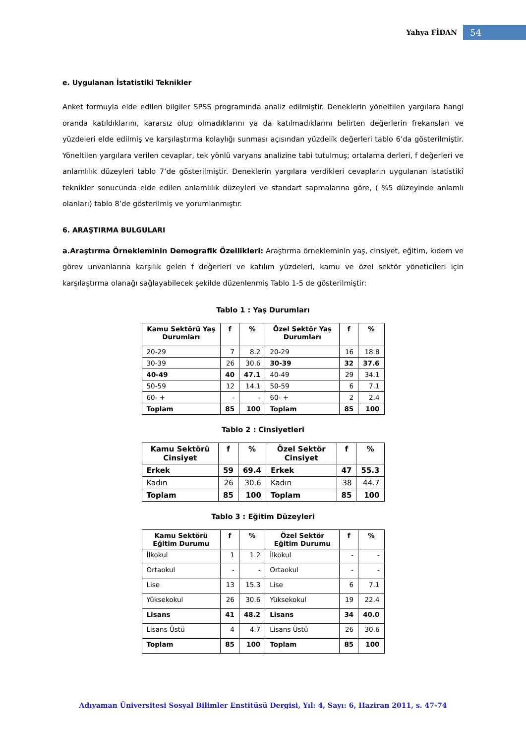Yahya FİDAN 54
e. Uygulanan İstatistiki Teknikler
Anket formuyla elde edilen bilgiler SPSS programında analiz edilmiştir. Deneklerin yöneltilen yargılara hangi oranda katıldıklarını, kararsız olup olmadıklarını ya da katılmadıklarını belirten değerlerin frekansları ve yüzdeleri elde edilmiş ve karşılaştırma kolaylığı sunması açısından yüzdelik değerleri tablo 6’da gösterilmiştir. Yöneltilen yargılara verilen cevaplar, tek yönlü varyans analizine tabi tutulmuş; ortalama derleri, f değerleri ve anlamlılık düzeyleri tablo 7’de gösterilmiştir. Deneklerin yargılara verdikleri cevapların uygulanan istatistikî teknikler sonucunda elde edilen anlamlılık düzeyleri ve standart sapmalarına göre, ( %5 düzeyinde anlamlı olanları) tablo 8’de gösterilmiş ve yorumlanmıştır.
6. ARAŞTIRMA BULGULARI
a.Araştırma Örnekleminin Demografik Özellikleri: Araştırma örnekleminin yaş, cinsiyet, eğitim, kıdem ve görev unvanlarına karşılık gelen f değerleri ve katılım yüzdeleri, kamu ve özel sektör yöneticileri için karşılaştırma olanağı sağlayabilecek şekilde düzenlenmiş Tablo 1-5 de gösterilmiştir:
Tablo 1 : Yaş Durumları
| Kamu Sektörü Yaş Durumları | f | % | Özel Sektör Yaş Durumları | f | % |
| --- | --- | --- | --- | --- | --- |
| 20-29 | 7 | 8.2 | 20-29 | 16 | 18.8 |
| 30-39 | 26 | 30.6 | 30-39 | 32 | 37.6 |
| 40-49 | 40 | 47.1 | 40-49 | 29 | 34.1 |
| 50-59 | 12 | 14.1 | 50-59 | 6 | 7.1 |
| 60- + | - | - | 60- + | 2 | 2.4 |
| Toplam | 85 | 100 | Toplam | 85 | 100 |
Tablo 2 : Cinsiyetleri
| Kamu Sektörü Cinsiyet | f | % | Özel Sektör Cinsiyet | f | % |
| --- | --- | --- | --- | --- | --- |
| Erkek | 59 | 69.4 | Erkek | 47 | 55.3 |
| Kadın | 26 | 30.6 | Kadın | 38 | 44.7 |
| Toplam | 85 | 100 | Toplam | 85 | 100 |
Tablo 3 : Eğitim Düzeyleri
| Kamu Sektörü Eğitim Durumu | f | % | Özel Sektör Eğitim Durumu | f | % |
| --- | --- | --- | --- | --- | --- |
| İlkokul | 1 | 1.2 | İlkokul | - | - |
| Ortaokul | - | - | Ortaokul | - | - |
| Lise | 13 | 15.3 | Lise | 6 | 7.1 |
| Yüksekokul | 26 | 30.6 | Yüksekokul | 19 | 22.4 |
| Lisans | 41 | 48.2 | Lisans | 34 | 40.0 |
| Lisans Üstü | 4 | 4.7 | Lisans Üstü | 26 | 30.6 |
| Toplam | 85 | 100 | Toplam | 85 | 100 |
Adıyaman Üniversitesi Sosyal Bilimler Enstitüsü Dergisi, Yıl: 4, Sayı: 6, Haziran 2011, s. 47-74